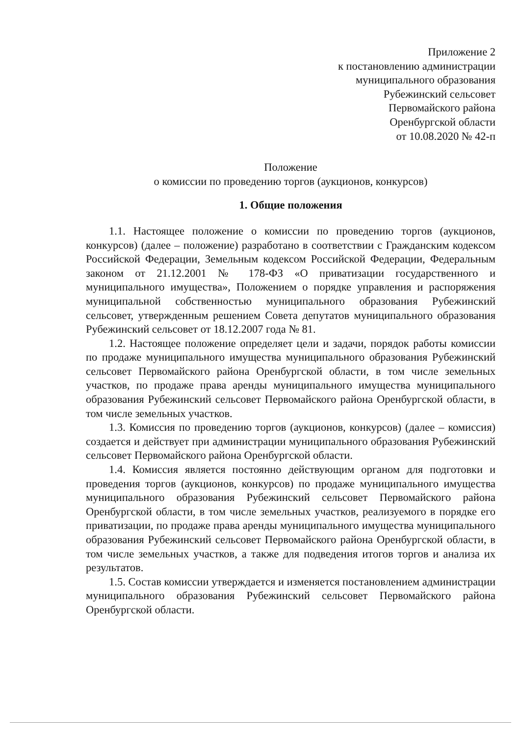Приложение 2
к постановлению администрации
муниципального образования
Рубежинский сельсовет
Первомайского района
Оренбургской области
от 10.08.2020 № 42-п
Положение
о комиссии по проведению торгов (аукционов, конкурсов)
1. Общие положения
1.1. Настоящее положение о комиссии по проведению торгов (аукционов, конкурсов) (далее – положение) разработано в соответствии с Гражданским кодексом Российской Федерации, Земельным кодексом Российской Федерации, Федеральным законом от 21.12.2001 № 178-ФЗ «О приватизации государственного и муниципального имущества», Положением о порядке управления и распоряжения муниципальной собственностью муниципального образования Рубежинский сельсовет, утвержденным решением Совета депутатов муниципального образования Рубежинский сельсовет от 18.12.2007 года № 81.
1.2. Настоящее положение определяет цели и задачи, порядок работы комиссии по продаже муниципального имущества муниципального образования Рубежинский сельсовет Первомайского района Оренбургской области, в том числе земельных участков, по продаже права аренды муниципального имущества муниципального образования Рубежинский сельсовет Первомайского района Оренбургской области, в том числе земельных участков.
1.3. Комиссия по проведению торгов (аукционов, конкурсов) (далее – комиссия) создается и действует при администрации муниципального образования Рубежинский сельсовет Первомайского района Оренбургской области.
1.4. Комиссия является постоянно действующим органом для подготовки и проведения торгов (аукционов, конкурсов) по продаже муниципального имущества муниципального образования Рубежинский сельсовет Первомайского района Оренбургской области, в том числе земельных участков, реализуемого в порядке его приватизации, по продаже права аренды муниципального имущества муниципального образования Рубежинский сельсовет Первомайского района Оренбургской области, в том числе земельных участков, а также для подведения итогов торгов и анализа их результатов.
1.5. Состав комиссии утверждается и изменяется постановлением администрации муниципального образования Рубежинский сельсовет Первомайского района Оренбургской области.